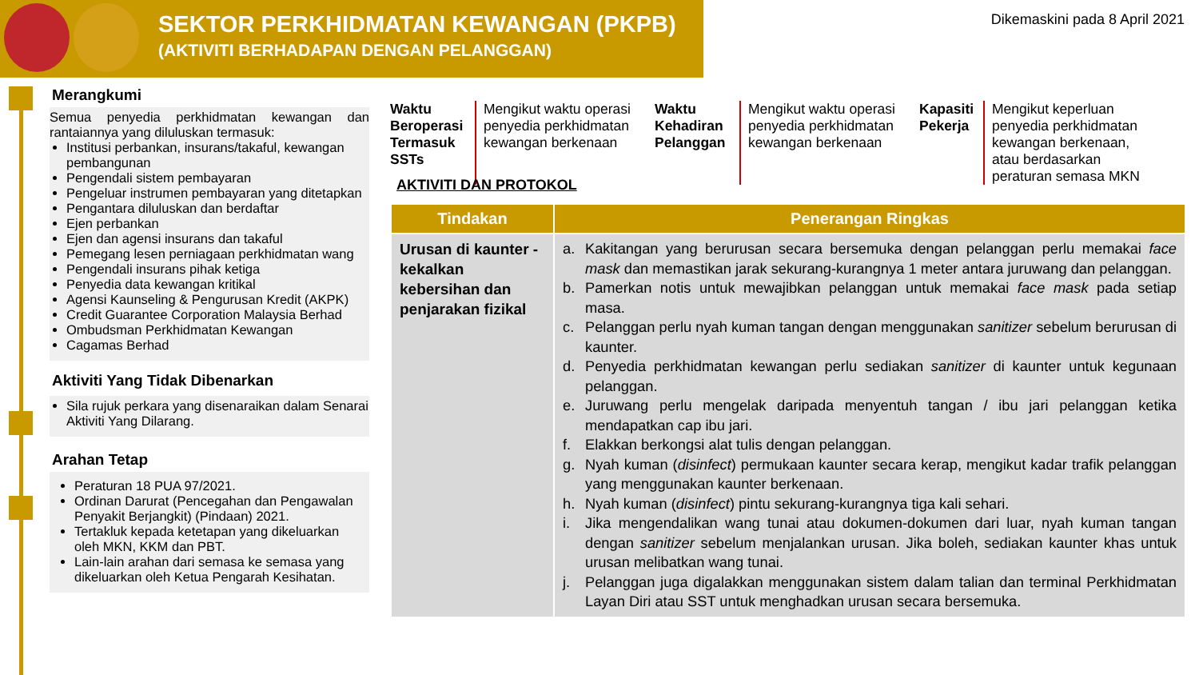SEKTOR PERKHIDMATAN KEWANGAN (PKPB)
(AKTIVITI BERHADAPAN DENGAN PELANGGAN)
Dikemaskini pada 8 April 2021
Merangkumi
Semua penyedia perkhidmatan kewangan dan rantaiannya yang diluluskan termasuk:
Institusi perbankan, insurans/takaful, kewangan pembangunan
Pengendali sistem pembayaran
Pengeluar instrumen pembayaran yang ditetapkan
Pengantara diluluskan dan berdaftar
Ejen perbankan
Ejen dan agensi insurans dan takaful
Pemegang lesen perniagaan perkhidmatan wang
Pengendali insurans pihak ketiga
Penyedia data kewangan kritikal
Agensi Kaunseling & Pengurusan Kredit (AKPK)
Credit Guarantee Corporation Malaysia Berhad
Ombudsman Perkhidmatan Kewangan
Cagamas Berhad
Aktiviti Yang Tidak Dibenarkan
Sila rujuk perkara yang disenaraikan dalam Senarai Aktiviti Yang Dilarang.
Arahan Tetap
Peraturan 18 PUA 97/2021.
Ordinan Darurat (Pencegahan dan Pengawalan Penyakit Berjangkit) (Pindaan) 2021.
Tertakluk kepada ketetapan yang dikeluarkan oleh MKN, KKM dan PBT.
Lain-lain arahan dari semasa ke semasa yang dikeluarkan oleh Ketua Pengarah Kesihatan.
Waktu Beroperasi Termasuk SSTs
Mengikut waktu operasi penyedia perkhidmatan kewangan berkenaan
Waktu Kehadiran Pelanggan
Mengikut waktu operasi penyedia perkhidmatan kewangan berkenaan
Kapasiti Pekerja
Mengikut keperluan penyedia perkhidmatan kewangan berkenaan, atau berdasarkan peraturan semasa MKN
AKTIVITI DAN PROTOKOL
| Tindakan | Penerangan Ringkas |
| --- | --- |
| Urusan di kaunter - kekalkan kebersihan dan penjarakan fizikal | a. Kakitangan yang berurusan secara bersemuka dengan pelanggan perlu memakai face mask dan memastikan jarak sekurang-kurangnya 1 meter antara juruwang dan pelanggan. b. Pamerkan notis untuk mewajibkan pelanggan untuk memakai face mask pada setiap masa. c. Pelanggan perlu nyah kuman tangan dengan menggunakan sanitizer sebelum berurusan di kaunter. d. Penyedia perkhidmatan kewangan perlu sediakan sanitizer di kaunter untuk kegunaan pelanggan. e. Juruwang perlu mengelak daripada menyentuh tangan / ibu jari pelanggan ketika mendapatkan cap ibu jari. f. Elakkan berkongsi alat tulis dengan pelanggan. g. Nyah kuman ( disinfect ) permukaan kaunter secara kerap, mengikut kadar trafik pelanggan yang menggunakan kaunter berkenaan. h. Nyah kuman ( disinfect ) pintu sekurang-kurangnya tiga kali sehari. i. Jika mengendalikan wang tunai atau dokumen-dokumen dari luar, nyah kuman tangan dengan sanitizer sebelum menjalankan urusan. Jika boleh, sediakan kaunter khas untuk urusan melibatkan wang tunai. j. Pelanggan juga digalakkan menggunakan sistem dalam talian dan terminal Perkhidmatan Layan Diri atau SST untuk menghadkan urusan secara bersemuka. |